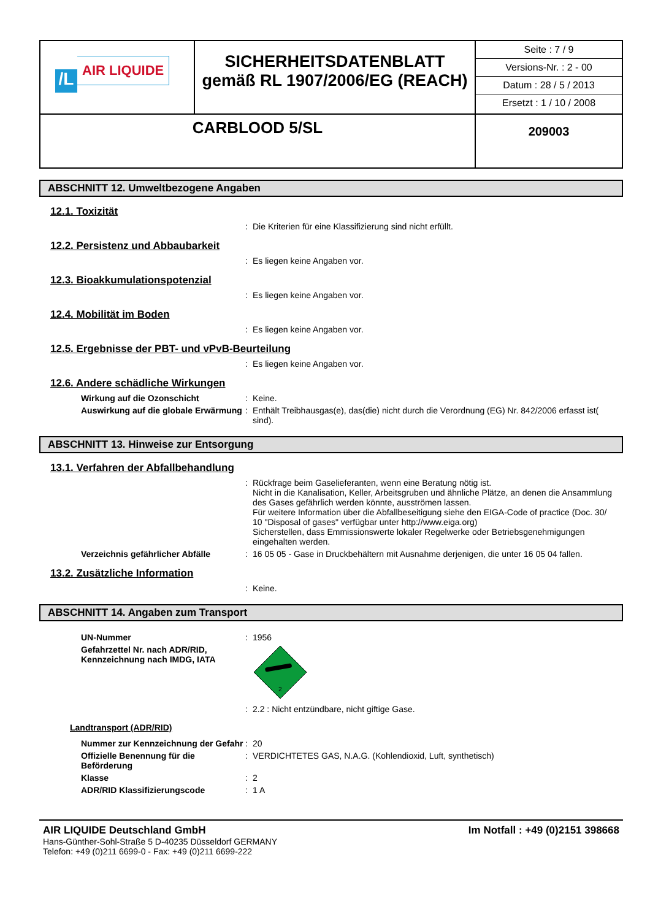| /L AIR LIQUIDE | SICHERHEITSDATENBLATT gemäß RL 1907/2006/EG (REACH) | Seite : 7 / 9 Versions-Nr. : 2 - 00 Datum : 28 / 5 / 2013 Ersetzt : 1 / 10 / 2008 |
| CARBLOOD 5/SL | | 209003 |
ABSCHNITT 12. Umweltbezogene Angaben
12.1. Toxizität
: Die Kriterien für eine Klassifizierung sind nicht erfüllt.
12.2. Persistenz und Abbaubarkeit
: Es liegen keine Angaben vor.
12.3. Bioakkumulationspotenzial
: Es liegen keine Angaben vor.
12.4. Mobilität im Boden
: Es liegen keine Angaben vor.
12.5. Ergebnisse der PBT- und vPvB-Beurteilung
: Es liegen keine Angaben vor.
12.6. Andere schädliche Wirkungen
Wirkung auf die Ozonschicht : Keine.
Auswirkung auf die globale Erwärmung
: Enthält Treibhausgas(e), das(die) nicht durch die Verordnung (EG) Nr. 842/2006 erfasst ist( sind).
ABSCHNITT 13. Hinweise zur Entsorgung
13.1. Verfahren der Abfallbehandlung
: Rückfrage beim Gaselieferanten, wenn eine Beratung nötig ist.
Nicht in die Kanalisation, Keller, Arbeitsgruben und ähnliche Plätze, an denen die Ansammlung des Gases gefährlich werden könnte, ausströmen lassen.
Für weitere Information über die Abfallbeseitigung siehe den EIGA-Code of practice (Doc. 30/ 10 "Disposal of gases" verfügbar unter http://www.eiga.org)
Sicherstellen, dass Emmissionswerte lokaler Regelwerke oder Betriebsgenehmigungen eingehalten werden.
Verzeichnis gefährlicher Abfälle
: 16 05 05 - Gase in Druckbehältern mit Ausnahme derjenigen, die unter 16 05 04 fallen.
13.2. Zusätzliche Information
: Keine.
ABSCHNITT 14. Angaben zum Transport
UN-Nummer : 1956
Gefahrzettel Nr. nach ADR/RID, Kennzeichnung nach IMDG, IATA
2
: 2.2 : Nicht entzündbare, nicht giftige Gase.
Landtransport (ADR/RID)
Nummer zur Kennzeichnung der Gefahr
: 20
Offizielle Benennung für die Beförderung
: VERDICHTETES GAS, N.A.G. (Kohlendioxid, Luft, synthetisch)
Klasse : 2
ADR/RID Klassifizierungscode : 1 A
AIR LIQUIDE Deutschland GmbH Im Notfall : +49 (0)2151 398668
Hans-Günther-Sohl-Straße 5 D-40235 Düsseldorf GERMANY
Telefon: +49 (0)211 6699-0 - Fax: +49 (0)211 6699-222